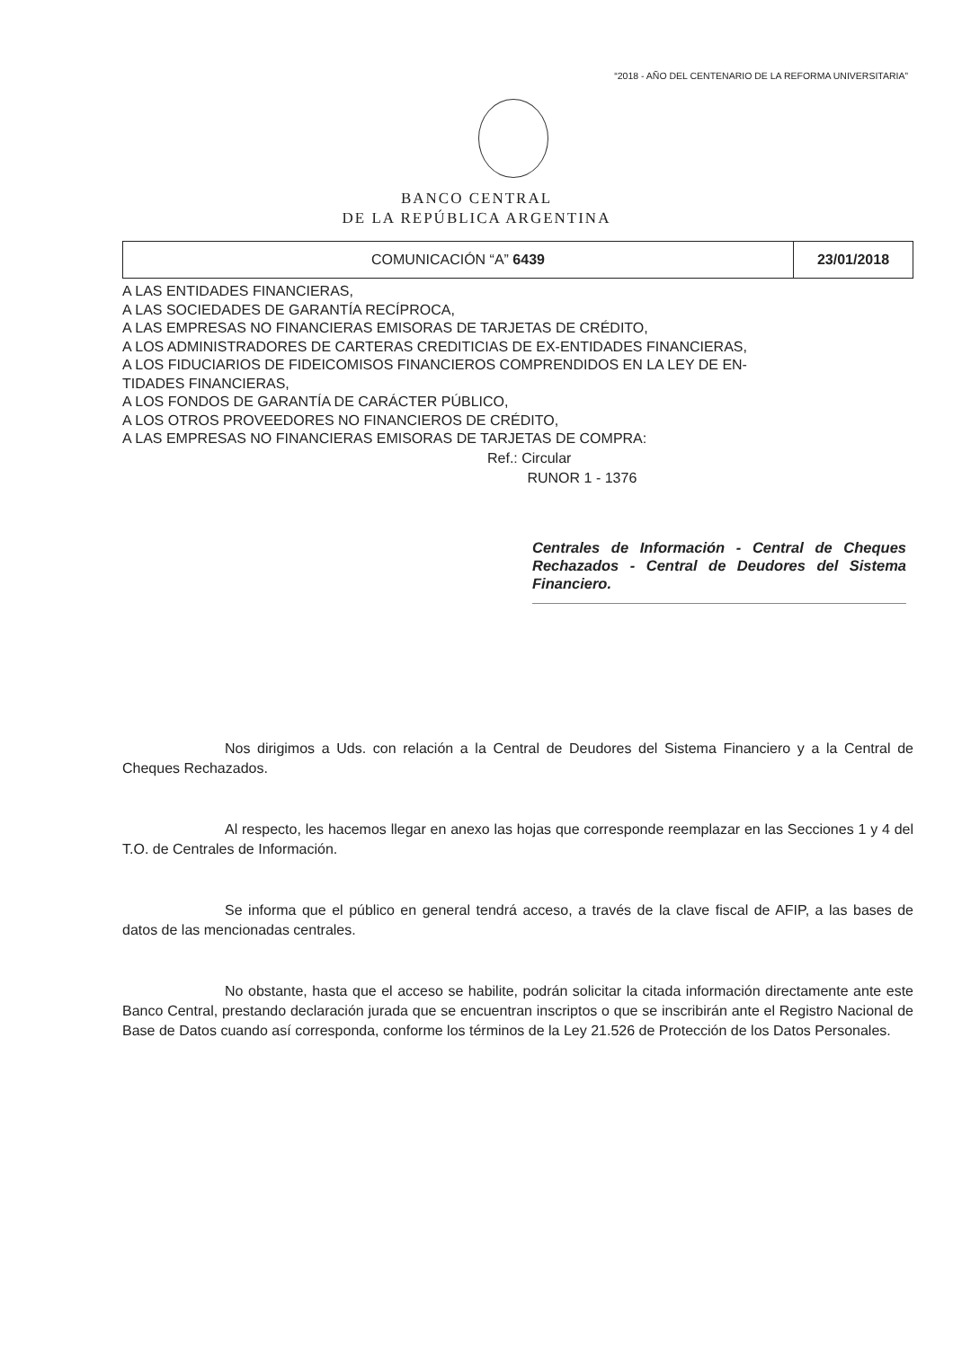“2018 - AÑO DEL CENTENARIO DE LA REFORMA UNIVERSITARIA”
BANCO CENTRAL
DE LA REPÚBLICA ARGENTINA
| COMUNICACIÓN “A” 6439 | 23/01/2018 |
A LAS ENTIDADES FINANCIERAS,
A LAS SOCIEDADES DE GARANTÍA RECÍPROCA,
A LAS EMPRESAS NO FINANCIERAS EMISORAS DE TARJETAS DE CRÉDITO,
A LOS ADMINISTRADORES DE CARTERAS CREDITICIAS DE EX-ENTIDADES FINANCIERAS,
A LOS FIDUCIARIOS DE FIDEICOMISOS FINANCIEROS COMPRENDIDOS EN LA LEY DE EN-
TIDADES FINANCIERAS,
A LOS FONDOS DE GARANTÍA DE CARÁCTER PÚBLICO,
A LOS OTROS PROVEEDORES NO FINANCIEROS DE CRÉDITO,
A LAS EMPRESAS NO FINANCIERAS EMISORAS DE TARJETAS DE COMPRA:
Ref.: Circular
RUNOR 1 - 1376
Centrales de Información - Central de Cheques Rechazados - Central de Deudores del Sistema Financiero.
Nos dirigimos a Uds. con relación a la Central de Deudores del Sistema Financiero y a la Central de Cheques Rechazados.
Al respecto, les hacemos llegar en anexo las hojas que corresponde reemplazar en las Secciones 1 y 4 del T.O. de Centrales de Información.
Se informa que el público en general tendrá acceso, a través de la clave fiscal de AFIP, a las bases de datos de las mencionadas centrales.
No obstante, hasta que el acceso se habilite, podrán solicitar la citada información directamente ante este Banco Central, prestando declaración jurada que se encuentran inscriptos o que se inscribirán ante el Registro Nacional de Base de Datos cuando así corresponda, conforme los términos de la Ley 21.526 de Protección de los Datos Personales.